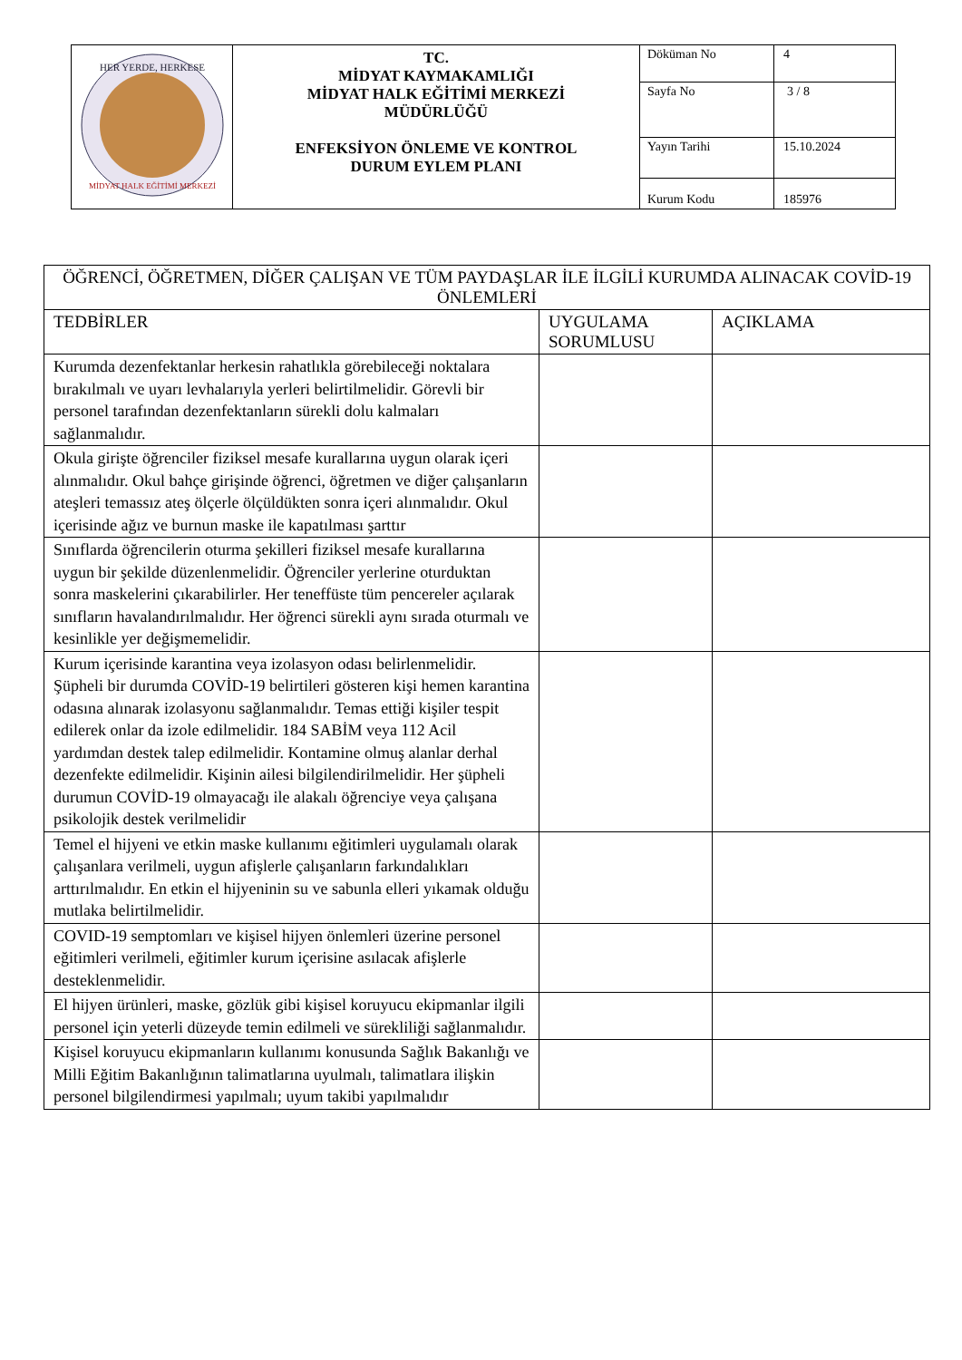| HER YERDE, HERKESE MİDYAT HALK EĞİTİMİ MERKEZİ | TC. MİDYAT KAYMAKAMLIĞI MİDYAT HALK EĞİTİMİ MERKEZİ MÜDÜRLÜĞÜ ENFEKSİYON ÖNLEME VE KONTROL DURUM EYLEM PLANI | Döküman No | 4 |
| | | Sayfa No | 3 / 8 |
| | | Yayın Tarihi | 15.10.2024 |
| | | Kurum Kodu | 185976 |
| ÖĞRENCİ, ÖĞRETMEN, DİĞER ÇALIŞAN VE TÜM PAYDAŞLAR İLE İLGİLİ KURUMDA ALINACAK COVİD-19 ÖNLEMLERİ | | |
| --- | --- | --- |
| TEDBİRLER | UYGULAMA SORUMLUSU | AÇIKLAMA |
| Kurumda dezenfektanlar herkesin rahatlıkla görebileceği noktalara bırakılmalı ve uyarı levhalarıyla yerleri belirtilmelidir. Görevli bir personel tarafından dezenfektanların sürekli dolu kalmaları sağlanmalıdır. | | |
| Okula girişte öğrenciler fiziksel mesafe kurallarına uygun olarak içeri alınmalıdır. Okul bahçe girişinde öğrenci, öğretmen ve diğer çalışanların ateşleri temassız ateş ölçerle ölçüldükten sonra içeri alınmalıdır. Okul içerisinde ağız ve burnun maske ile kapatılması şarttır | | |
| Sınıflarda öğrencilerin oturma şekilleri fiziksel mesafe kurallarına uygun bir şekilde düzenlenmelidir. Öğrenciler yerlerine oturduktan sonra maskelerini çıkarabilirler. Her teneffüste tüm pencereler açılarak sınıfların havalandırılmalıdır. Her öğrenci sürekli aynı sırada oturmalı ve kesinlikle yer değişmemelidir. | | |
| Kurum içerisinde karantina veya izolasyon odası belirlenmelidir. Şüpheli bir durumda COVİD-19 belirtileri gösteren kişi hemen karantina odasına alınarak izolasyonu sağlanmalıdır. Temas ettiği kişiler tespit edilerek onlar da izole edilmelidir. 184 SABİM veya 112 Acil yardımdan destek talep edilmelidir. Kontamine olmuş alanlar derhal dezenfekte edilmelidir. Kişinin ailesi bilgilendirilmelidir. Her şüpheli durumun COVİD-19 olmayacağı ile alakalı öğrenciye veya çalışana psikolojik destek verilmelidir | | |
| Temel el hijyeni ve etkin maske kullanımı eğitimleri uygulamalı olarak çalışanlara verilmeli, uygun afişlerle çalışanların farkındalıkları arttırılmalıdır. En etkin el hijyeninin su ve sabunla elleri yıkamak olduğu mutlaka belirtilmelidir. | | |
| COVID-19 semptomları ve kişisel hijyen önlemleri üzerine personel eğitimleri verilmeli, eğitimler kurum içerisine asılacak afişlerle desteklenmelidir. | | |
| El hijyen ürünleri, maske, gözlük gibi kişisel koruyucu ekipmanlar ilgili personel için yeterli düzeyde temin edilmeli ve sürekliliği sağlanmalıdır. | | |
| Kişisel koruyucu ekipmanların kullanımı konusunda Sağlık Bakanlığı ve Milli Eğitim Bakanlığının talimatlarına uyulmalı, talimatlara ilişkin personel bilgilendirmesi yapılmalı; uyum takibi yapılmalıdır | | |